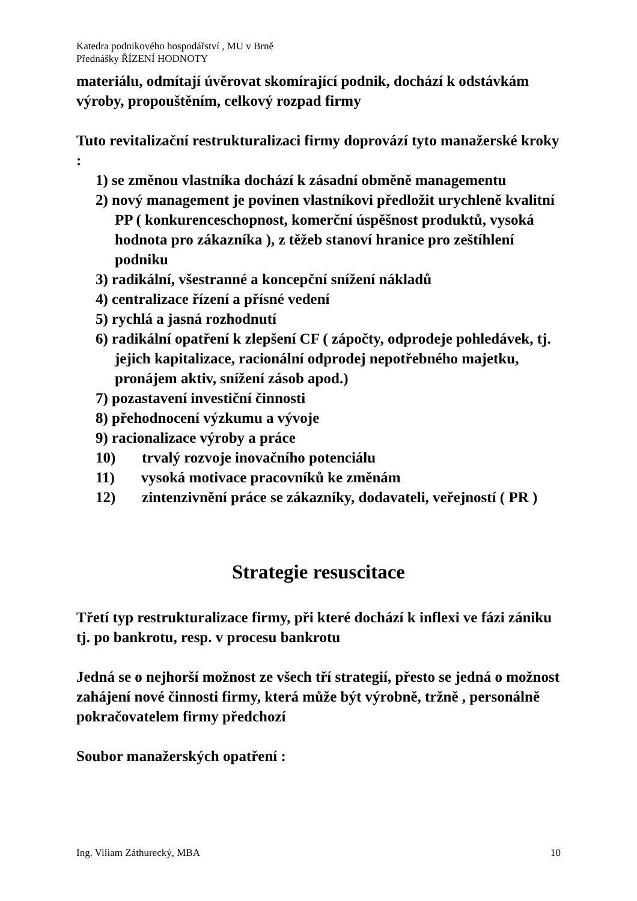Katedra podnikového hospodářství , MU v Brně
Přednášky ŘÍZENÍ HODNOTY
materiálu, odmítají úvěrovat skomírající podnik, dochází k odstávkám výroby, propouštěním, celkový rozpad firmy
Tuto revitalizační restrukturalizaci firmy doprovází tyto manažerské kroky :
1) se změnou vlastníka dochází k zásadní obměně managementu
2) nový management je povinen vlastníkovi předložit urychleně kvalitní PP ( konkurenceschopnost, komerční úspěšnost produktů, vysoká hodnota pro zákazníka ), z těžeb stanoví hranice pro zeštíhlení podniku
3) radikální, všestranné a koncepční snížení nákladů
4) centralizace řízení a přísné vedení
5) rychlá a jasná rozhodnutí
6) radikální opatření k zlepšení CF ( zápočty, odprodeje pohledávek, tj. jejich kapitalizace, racionální odprodej nepotřebného majetku, pronájem aktiv, snížení zásob apod.)
7) pozastavení investiční činnosti
8) přehodnocení výzkumu a vývoje
9) racionalizace výroby a práce
10) trvalý rozvoje inovačního potenciálu
11) vysoká motivace pracovníků ke změnám
12) zintenzivnění práce se zákazníky, dodavateli, veřejností ( PR )
Strategie resuscitace
Třetí typ restrukturalizace firmy, při které dochází k inflexi ve fázi zániku tj. po bankrotu, resp. v procesu bankrotu
Jedná se o nejhorší možnost ze všech tří strategií, přesto se jedná o možnost zahájení nové činnosti firmy, která může být výrobně, tržně , personálně pokračovatelem firmy předchozí
Soubor manažerských opatření :
Ing. Viliam Záthurecký, MBA 10